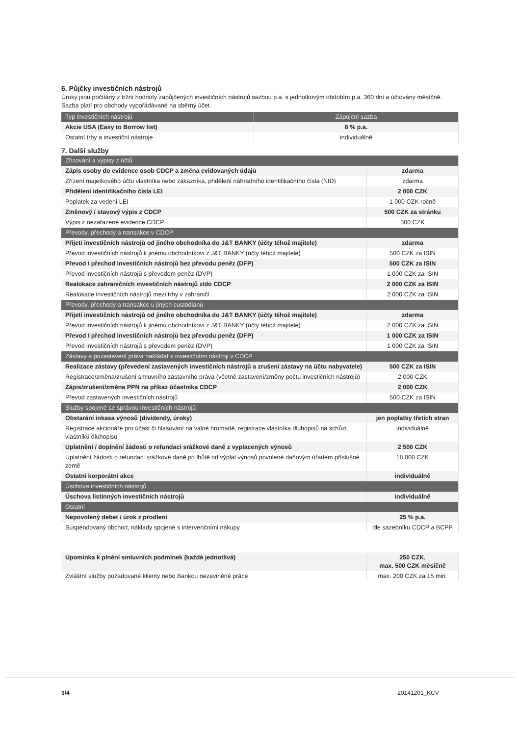6. Půjčky investičních nástrojů
Úroky jsou počítány z tržní hodnoty zapůjčených investičních nástrojů sazbou p.a. s jednotkovým obdobím p.a. 360 dní a účtovány měsíčně. Sazba platí pro obchody vypořádávané na sběrný účet.
| Typ investičních nástrojů | Zápůjční sazba |
| --- | --- |
| Akcie USA (Easy to Borrow list) | 8 % p.a. |
| Ostatní trhy a investiční nástroje | individuálně |
7. Další služby
| Zřizování a výpisy z účtů | |
| --- | --- |
| Zápis osoby do evidence osob CDCP a změna evidovaných údajů | zdarma |
| Zřízení majetkového účtu vlastníka nebo zákazníka, přidělení náhradního identifikačního čísla (NID) | zdarma |
| Přidělení identifikačního čísla LEI | 2 000 CZK |
| Poplatek za vedení LEI | 1 000 CZK ročně |
| Změnový / stavový výpis z CDCP | 500 CZK za stránku |
| Výpis z nezařazené evidence CDCP | 500 CZK |
| Převody, přechody a transakce v CDCP | |
| Přijetí investičních nástrojů od jiného obchodníka do J&T BANKY (účty téhož majitele) | zdarma |
| Převod investičních nástrojů k jinému obchodníkovi z J&T BANKY (účty téhož majitele) | 500 CZK za ISIN |
| Převod / přechod investičních nástrojů bez převodu peněz (DFP) | 500 CZK za ISIN |
| Převod investičních nástrojů s převodem peněz (DVP) | 1 000 CZK za ISIN |
| Realokace zahraničních investičních nástrojů z/do CDCP | 2 000 CZK za ISIN |
| Realokace investičních nástrojů mezi trhy v zahraničí | 2 000 CZK za ISIN |
| Převody, přechody a transakce u jiných custodianů | |
| Přijetí investičních nástrojů od jiného obchodníka do J&T BANKY (účty téhož majitele) | zdarma |
| Převod investičních nástrojů k jinému obchodníkovi z J&T BANKY (účty téhož majitele) | 2 000 CZK za ISIN |
| Převod / přechod investičních nástrojů bez převodu peněz (DFP) | 1 000 CZK za ISIN |
| Převod investičních nástrojů s převodem peněz (DVP) | 1 000 CZK za ISIN |
| Zástavy a pozastavení práva nakládat s investičními nástroji v CDCP | |
| Realizace zástavy (převedení zastavených investičních nástrojů a zrušení zástavy na účtu nabyvatele) | 500 CZK za ISIN |
| Registrace/změna/zrušení smluvního zástavního práva (včetně zastavení/změny počtu investičních nástrojů) | 2 000 CZK |
| Zápis/zrušení/změna PPN na příkaz účastníka CDCP | 2 000 CZK |
| Převod zastavených investičních nástrojů | 500 CZK za ISIN |
| Služby spojené se správou investičních nástrojů | |
| Obstarání inkasa výnosů (dividendy, úroky) | jen poplatky třetích stran |
| Registrace akcionáře pro účast či hlasování na valné hromadě, registrace vlastníka dluhopisů na schůzi vlastníků dluhopisů | individuálně |
| Uplatnění / doplnění žádosti o refundaci srážkové daně z vyplacených výnosů | 2 500 CZK |
| Uplatnění žádosti o refundaci srážkové daně po lhůtě od výplat výnosů povolené daňovým úřadem příslušné země | 18 000 CZK |
| Ostatní korporátní akce | individuálně |
| Úschova investičních nástrojů | |
| Úschova listinných investičních nástrojů | individuálně |
| Ostatní | |
| Nepovolený debet / úrok z prodlení | 25 % p.a. |
| Suspendovaný obchod, náklady spojené s intervenčními nákupy | dle sazebníku CDCP a BCPP |
| Upomínka k plnění smluvních podmínek (každá jednotlivá) | 250 CZK, max. 500 CZK měsíčně |
| Zvláštní služby požadované klienty nebo Bankou nezaviněné práce | max. 200 CZK za 15 min. |
3/4 20141201_KCV